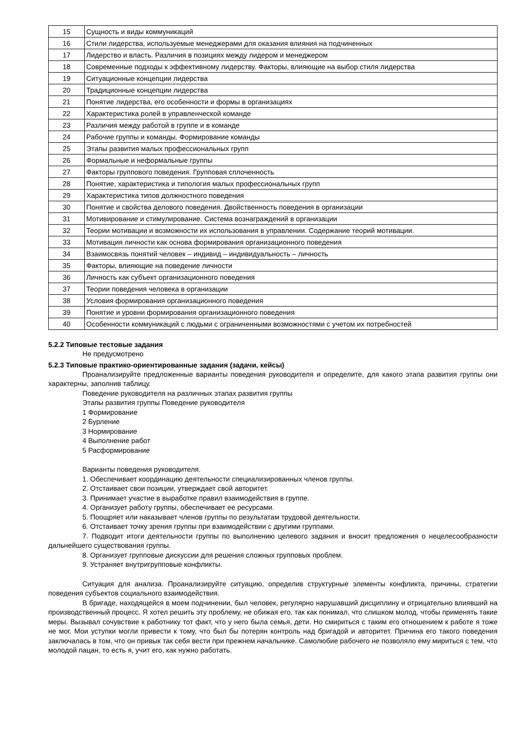| 15 | Сущность и виды коммуникаций |
| 16 | Стили лидерства, используемые менеджерами для оказания влияния на подчиненных |
| 17 | Лидерство и власть. Различия в позициях между лидером и менеджером |
| 18 | Современные подходы к эффективному лидерству. Факторы, влияющие на выбор стиля лидерства |
| 19 | Ситуационные концепции лидерства |
| 20 | Традиционные концепции лидерства |
| 21 | Понятие лидерства, его особенности и формы в организациях |
| 22 | Характеристика ролей в управленческой команде |
| 23 | Различия между работой в группе и в команде |
| 24 | Рабочие группы и команды. Формирование команды |
| 25 | Этапы развития малых профессиональных групп |
| 26 | Формальные и неформальные группы |
| 27 | Факторы группового поведения. Групповая сплоченность |
| 28 | Понятие, характеристика и типология малых профессиональных групп |
| 29 | Характеристика типов должностного поведения |
| 30 | Понятие и свойства делового поведения. Двойственность поведения в организации |
| 31 | Мотивирование и стимулирование. Система вознаграждений в организации |
| 32 | Теории мотивации и возможности их использования в управлении. Содержание теорий мотивации. |
| 33 | Мотивация личности как основа формирования организационного поведения |
| 34 | Взаимосвязь понятий человек – индивид – индивидуальность – личность |
| 35 | Факторы, влияющие на поведение личности |
| 36 | Личность как субъект организационного поведения |
| 37 | Теории поведения человека в организации |
| 38 | Условия формирования организационного поведения |
| 39 | Понятие и уровни формирования организационного поведения |
| 40 | Особенности коммуникаций с людьми с ограниченными возможностями с учетом их потребностей |
5.2.2 Типовые тестовые задания
Не предусмотрено
5.2.3 Типовые практико-ориентированные задания (задачи, кейсы)
Проанализируйте предложенные варианты поведения руководителя и определите, для какого этапа развития группы они характерны, заполнив таблицу.
Поведение руководителя на различных этапах развития группы
Этапы развития группы Поведение руководителя
1 Формирование
2 Бурление
3 Нормирование
4 Выполнение работ
5 Расформирование
Варианты поведения руководителя.
1. Обеспечивает координацию деятельности специализированных членов группы.
2. Отстаивает свои позиции, утверждает свой авторитет.
3. Принимает участие в выработке правил взаимодействия в группе.
4. Организует работу группы, обеспечивает ее ресурсами.
5. Поощряет или наказывает членов группы по результатам трудовой деятельности.
6. Отстаивает точку зрения группы при взаимодействии с другими группами.
7. Подводит итоги деятельности группы по выполнению целевого задания и вносит предложения о нецелесообразности дальнейшего существования группы.
8. Организует групповые дискуссии для решения сложных групповых проблем.
9. Устраняет внутригрупповые конфликты.
Ситуация для анализа. Проанализируйте ситуацию, определив структурные элементы конфликта, причины, стратегии поведения субъектов социального взаимодействия.
В бригаде, находящейся в моем подчинении, был человек, регулярно нарушавший дисциплину и отрицательно влиявший на производственный процесс. Я хотел решить эту проблему, не обижая его, так как понимал, что слишком молод, чтобы применять такие меры. Вызывал сочувствие к работнику тот факт, что у него была семья, дети. Но смириться с таким его отношением к работе я тоже не мог. Мои уступки могли привести к тому, что был бы потерян контроль над бригадой и авторитет. Причина его такого поведения заключалась в том, что он привык так себя вести при прежнем начальнике. Самолюбие рабочего не позволяло ему мириться с тем, что молодой пацан, то есть я, учит его, как нужно работать.